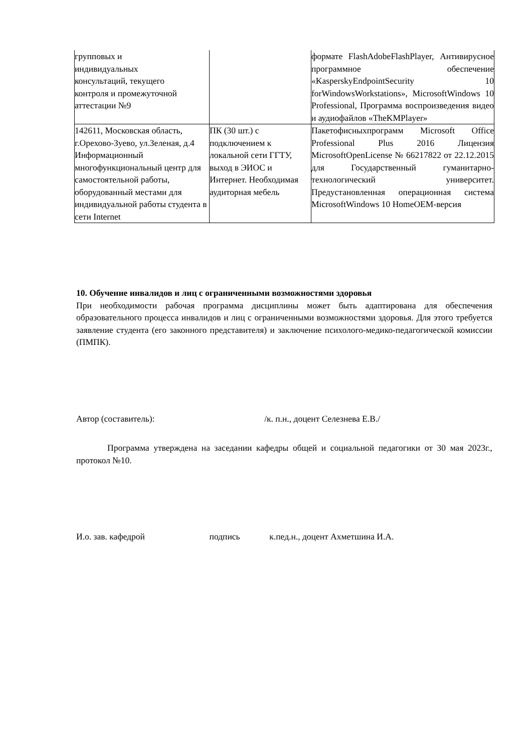| групповых и индивидуальных консультаций, текущего контроля и промежуточной аттестации №9 | | формате FlashAdobeFlashPlayer, Антивирусное программное обеспечение «KasperskyEndpointSecurity 10 forWindowsWorkstations», MicrosoftWindows 10 Professional, Программа воспроизведения видео и аудиофайлов «TheKMPlayer» |
| 142611, Московская область, г.Орехово-Зуево, ул.Зеленая, д.4 Информационный многофункциональный центр для самостоятельной работы, оборудованный местами для индивидуальной работы студента в сети Internet | ПК (30 шт.) с подключением к локальной сети ГГТУ, выход в ЭИОС и Интернет. Необходимая аудиторная мебель | Пакетофисныхпрограмм Microsoft Office Professional Plus 2016 Лицензия MicrosoftOpenLicense № 66217822 от 22.12.2015 для Государственный гуманитарно-технологический университет. Предустановленная операционная система MicrosoftWindows 10 HomeOEM-версия |
10. Обучение инвалидов и лиц с ограниченными возможностями здоровья
При необходимости рабочая программа дисциплины может быть адаптирована для обеспечения образовательного процесса инвалидов и лиц с ограниченными возможностями здоровья. Для этого требуется заявление студента (его законного представителя) и заключение психолого-медико-педагогической комиссии (ПМПК).
Автор (составитель): /к. п.н., доцент Селезнева Е.В./
Программа утверждена на заседании кафедры общей и социальной педагогики от 30 мая 2023г., протокол №10.
И.о. зав. кафедрой подпись к.пед.н., доцент Ахметшина И.А.